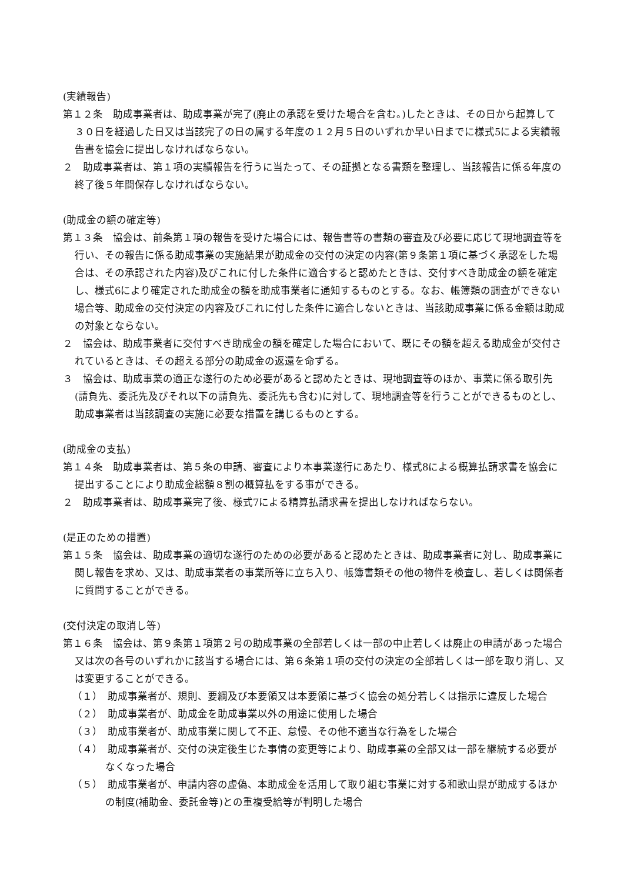(実績報告)
第１２条　助成事業者は、助成事業が完了(廃止の承認を受けた場合を含む。)したときは、その日から起算して３０日を経過した日又は当該完了の日の属する年度の１２月５日のいずれか早い日までに様式5による実績報告書を協会に提出しなければならない。
２　助成事業者は、第１項の実績報告を行うに当たって、その証拠となる書類を整理し、当該報告に係る年度の終了後５年間保存しなければならない。
(助成金の額の確定等)
第１３条　協会は、前条第１項の報告を受けた場合には、報告書等の書類の審査及び必要に応じて現地調査等を行い、その報告に係る助成事業の実施結果が助成金の交付の決定の内容(第９条第１項に基づく承認をした場合は、その承認された内容)及びこれに付した条件に適合すると認めたときは、交付すべき助成金の額を確定し、様式6により確定された助成金の額を助成事業者に通知するものとする。なお、帳簿類の調査ができない場合等、助成金の交付決定の内容及びこれに付した条件に適合しないときは、当該助成事業に係る金額は助成の対象とならない。
２　協会は、助成事業者に交付すべき助成金の額を確定した場合において、既にその額を超える助成金が交付されているときは、その超える部分の助成金の返還を命ずる。
３　協会は、助成事業の適正な遂行のため必要があると認めたときは、現地調査等のほか、事業に係る取引先(請負先、委託先及びそれ以下の請負先、委託先も含む)に対して、現地調査等を行うことができるものとし、助成事業者は当該調査の実施に必要な措置を講じるものとする。
(助成金の支払)
第１４条　助成事業者は、第５条の申請、審査により本事業遂行にあたり、様式8による概算払請求書を協会に提出することにより助成金総額８割の概算払をする事ができる。
２　助成事業者は、助成事業完了後、様式7による精算払請求書を提出しなければならない。
(是正のための措置)
第１５条　協会は、助成事業の適切な遂行のための必要があると認めたときは、助成事業者に対し、助成事業に関し報告を求め、又は、助成事業者の事業所等に立ち入り、帳簿書類その他の物件を検査し、若しくは関係者に質問することができる。
(交付決定の取消し等)
第１６条　協会は、第９条第１項第２号の助成事業の全部若しくは一部の中止若しくは廃止の申請があった場合又は次の各号のいずれかに該当する場合には、第６条第１項の交付の決定の全部若しくは一部を取り消し、又は変更することができる。
（１）　助成事業者が、規則、要綱及び本要領又は本要領に基づく協会の処分若しくは指示に違反した場合
（２）　助成事業者が、助成金を助成事業以外の用途に使用した場合
（３）　助成事業者が、助成事業に関して不正、怠慢、その他不適当な行為をした場合
（４）　助成事業者が、交付の決定後生じた事情の変更等により、助成事業の全部又は一部を継続する必要がなくなった場合
（５）　助成事業者が、申請内容の虚偽、本助成金を活用して取り組む事業に対する和歌山県が助成するほかの制度(補助金、委託金等)との重複受給等が判明した場合